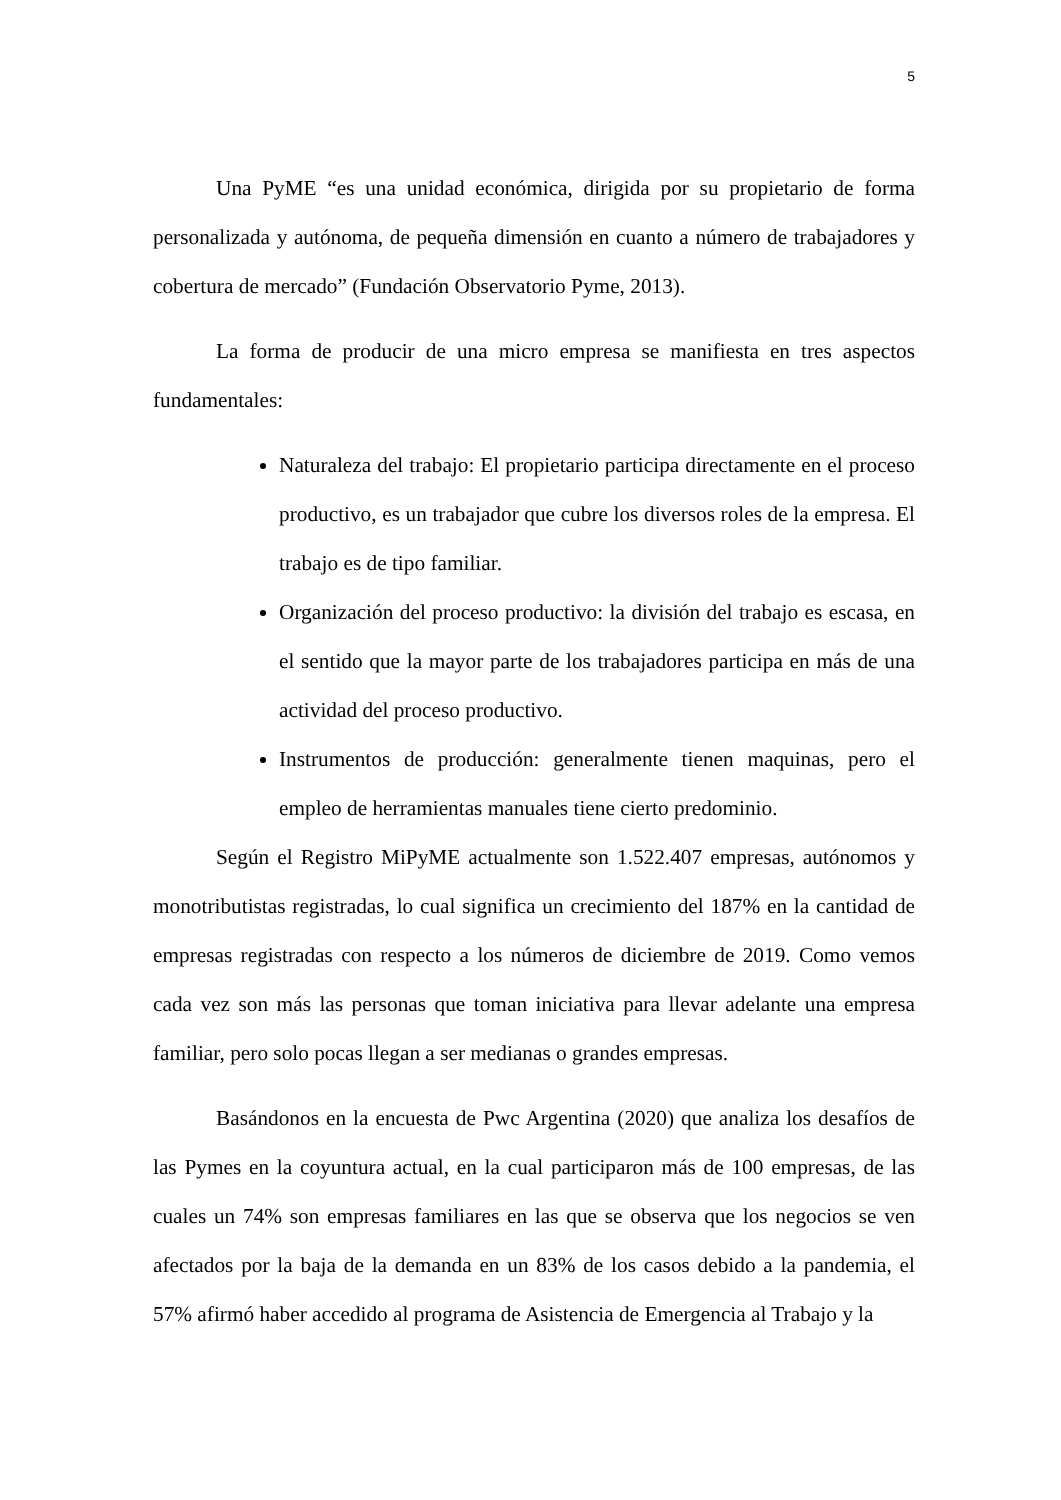5
Una PyME “es una unidad económica, dirigida por su propietario de forma personalizada y autónoma, de pequeña dimensión en cuanto a número de trabajadores y cobertura de mercado” (Fundación Observatorio Pyme, 2013).
La forma de producir de una micro empresa se manifiesta en tres aspectos fundamentales:
Naturaleza del trabajo: El propietario participa directamente en el proceso productivo, es un trabajador que cubre los diversos roles de la empresa. El trabajo es de tipo familiar.
Organización del proceso productivo: la división del trabajo es escasa, en el sentido que la mayor parte de los trabajadores participa en más de una actividad del proceso productivo.
Instrumentos de producción: generalmente tienen maquinas, pero el empleo de herramientas manuales tiene cierto predominio.
Según el Registro MiPyME actualmente son 1.522.407 empresas, autónomos y monotributistas registradas, lo cual significa un crecimiento del 187% en la cantidad de empresas registradas con respecto a los números de diciembre de 2019. Como vemos cada vez son más las personas que toman iniciativa para llevar adelante una empresa familiar, pero solo pocas llegan a ser medianas o grandes empresas.
Basándonos en la encuesta de Pwc Argentina (2020) que analiza los desafíos de las Pymes en la coyuntura actual, en la cual participaron más de 100 empresas, de las cuales un 74% son empresas familiares en las que se observa que los negocios se ven afectados por la baja de la demanda en un 83% de los casos debido a la pandemia, el 57% afirmó haber accedido al programa de Asistencia de Emergencia al Trabajo y la